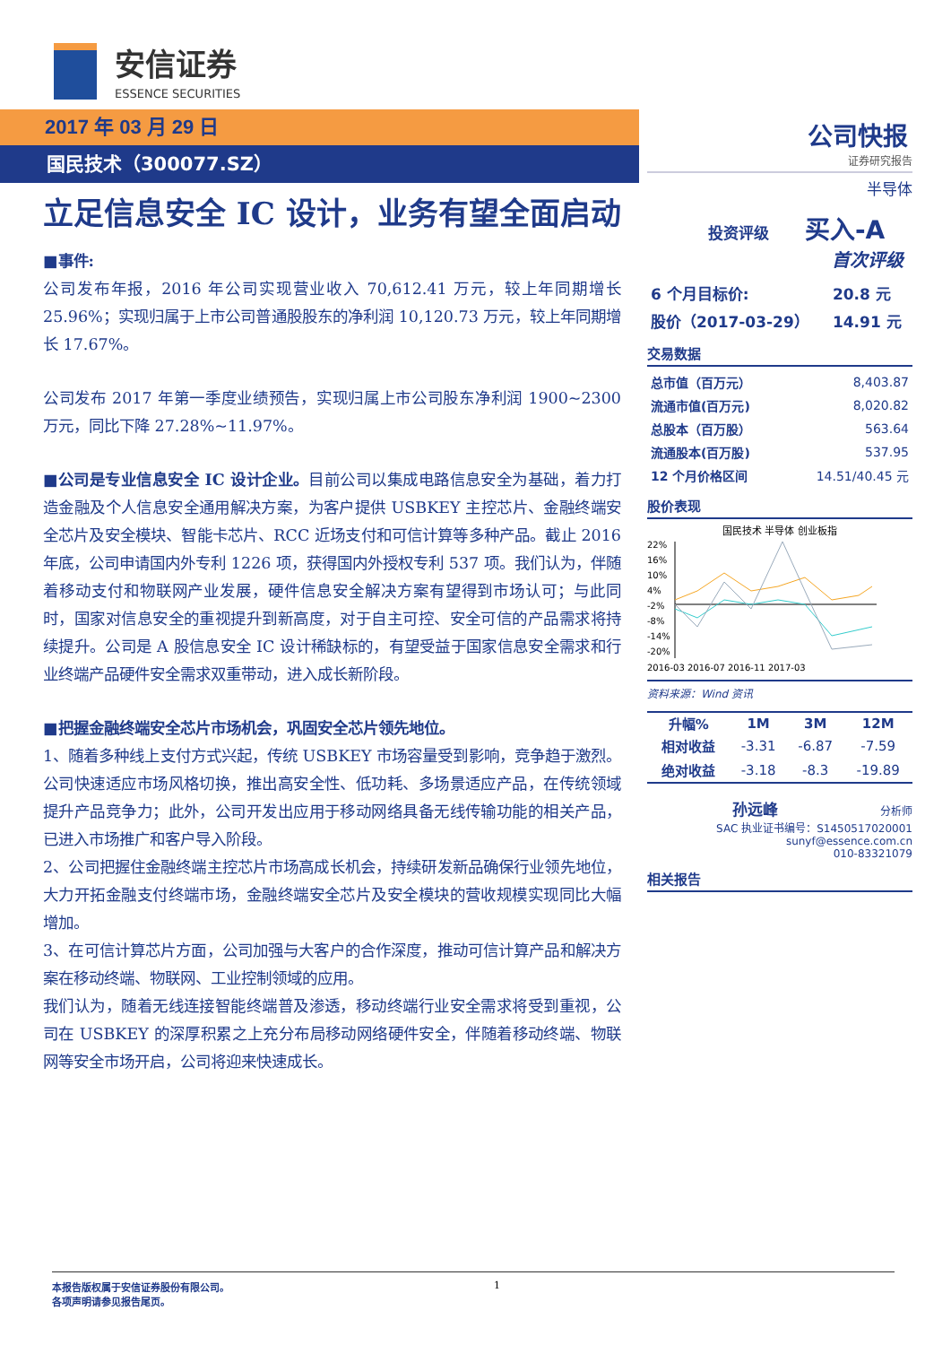安信证券
ESSENCE SECURITIES
2017 年 03 月 29 日
国民技术（300077.SZ）
公司快报
证券研究报告
半导体
　　　　投资评级　　 买入-A
首次评级
| 6 个月目标价: | 20.8 元 |
| 股价（2017-03-29） | 14.91 元 |
交易数据
| 总市值（百万元） | 8,403.87 |
| 流通市值(百万元) | 8,020.82 |
| 总股本（百万股） | 563.64 |
| 流通股本(百万股) | 537.95 |
| 12 个月价格区间 | 14.51/40.45 元 |
股价表现
国民技术 半导体 创业板指
22%
16%
10%
4%
-2%
-8%
-14%
-20%
2016-03 2016-07 2016-11 2017-03
资料来源：Wind 资讯
| 升幅% | 1M | 3M | 12M |
| --- | --- | --- | --- |
| 相对收益 | -3.31 | -6.87 | -7.59 |
| 绝对收益 | -3.18 | -8.3 | -19.89 |
孙远峰 分析师
SAC 执业证书编号：S1450517020001
sunyf@essence.com.cn
010-83321079
相关报告
立足信息安全 IC 设计，业务有望全面启动
■事件:
公司发布年报，2016 年公司实现营业收入 70,612.41 万元，较上年同期增长 25.96%；实现归属于上市公司普通股股东的净利润 10,120.73 万元，较上年同期增长 17.67%。
公司发布 2017 年第一季度业绩预告，实现归属上市公司股东净利润 1900~2300 万元，同比下降 27.28%~11.97%。
■公司是专业信息安全 IC 设计企业。目前公司以集成电路信息安全为基础，着力打造金融及个人信息安全通用解决方案，为客户提供 USBKEY 主控芯片、金融终端安全芯片及安全模块、智能卡芯片、RCC 近场支付和可信计算等多种产品。截止 2016 年底，公司申请国内外专利 1226 项，获得国内外授权专利 537 项。我们认为，伴随着移动支付和物联网产业发展，硬件信息安全解决方案有望得到市场认可；与此同时，国家对信息安全的重视提升到新高度，对于自主可控、安全可信的产品需求将持续提升。公司是 A 股信息安全 IC 设计稀缺标的，有望受益于国家信息安全需求和行业终端产品硬件安全需求双重带动，进入成长新阶段。
■把握金融终端安全芯片市场机会，巩固安全芯片领先地位。
1、随着多种线上支付方式兴起，传统 USBKEY 市场容量受到影响，竞争趋于激烈。公司快速适应市场风格切换，推出高安全性、低功耗、多场景适应产品，在传统领域提升产品竞争力；此外，公司开发出应用于移动网络具备无线传输功能的相关产品，已进入市场推广和客户导入阶段。
2、公司把握住金融终端主控芯片市场高成长机会，持续研发新品确保行业领先地位，大力开拓金融支付终端市场，金融终端安全芯片及安全模块的营收规模实现同比大幅增加。
3、在可信计算芯片方面，公司加强与大客户的合作深度，推动可信计算产品和解决方案在移动终端、物联网、工业控制领域的应用。
我们认为，随着无线连接智能终端普及渗透，移动终端行业安全需求将受到重视，公司在 USBKEY 的深厚积累之上充分布局移动网络硬件安全，伴随着移动终端、物联网等安全市场开启，公司将迎来快速成长。
本报告版权属于安信证券股份有限公司。 1
各项声明请参见报告尾页。